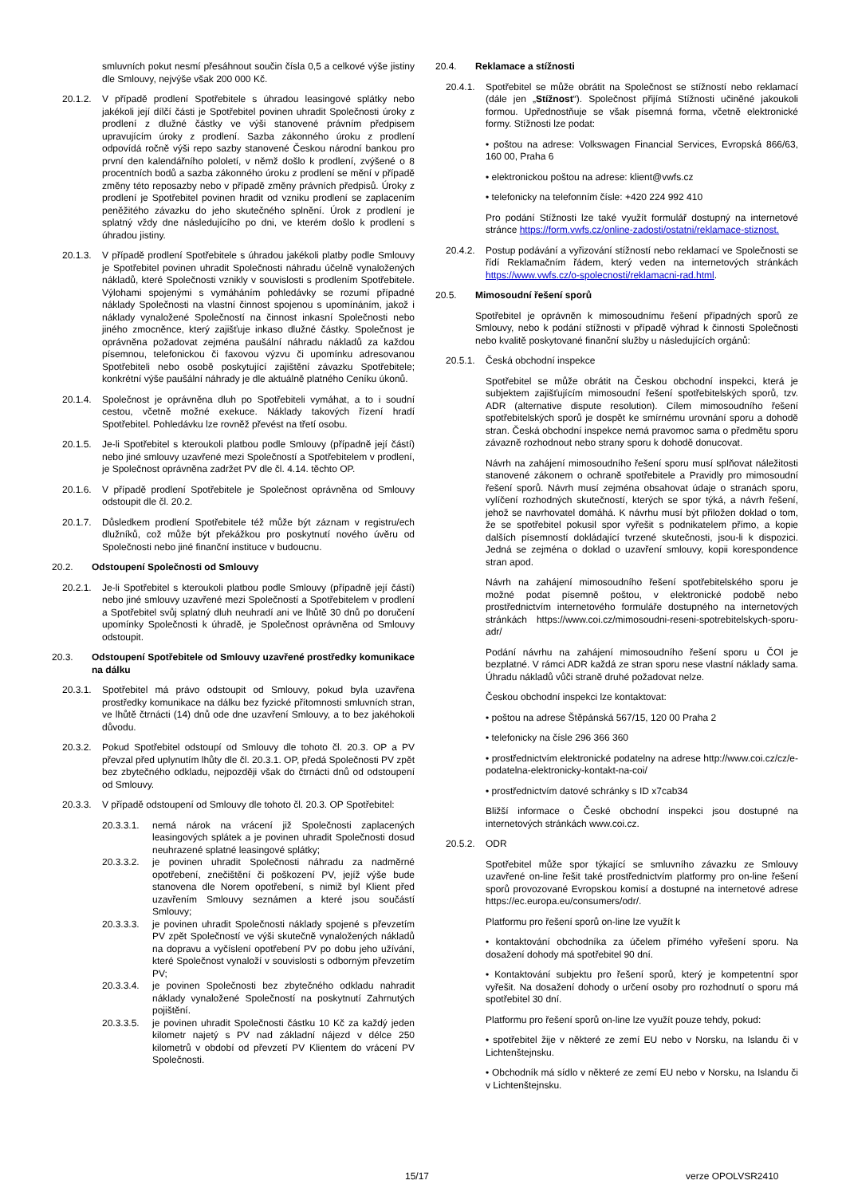smluvních pokut nesmí přesáhnout součin čísla 0,5 a celkové výše jistiny dle Smlouvy, nejvýše však 200 000 Kč.
20.1.2. V případě prodlení Spotřebitele s úhradou leasingové splátky nebo jakékoli její dílčí části je Spotřebitel povinen uhradit Společnosti úroky z prodlení z dlužné částky ve výši stanovené právním předpisem upravujícím úroky z prodlení. Sazba zákonného úroku z prodlení odpovídá ročně výši repo sazby stanovené Českou národní bankou pro první den kalendářního pololetí, v němž došlo k prodlení, zvýšené o 8 procentních bodů a sazba zákonného úroku z prodlení se mění v případě změny této reposazby nebo v případě změny právních předpisů. Úroky z prodlení je Spotřebitel povinen hradit od vzniku prodlení se zaplacením peněžitého závazku do jeho skutečného splnění. Úrok z prodlení je splatný vždy dne následujícího po dni, ve kterém došlo k prodlení s úhradou jistiny.
20.1.3. V případě prodlení Spotřebitele s úhradou jakékoli platby podle Smlouvy je Spotřebitel povinen uhradit Společnosti náhradu účelně vynaložených nákladů, které Společnosti vznikly v souvislosti s prodlením Spotřebitele. Výlohami spojenými s vymáháním pohledávky se rozumí případné náklady Společnosti na vlastní činnost spojenou s upomínáním, jakož i náklady vynaložené Společností na činnost inkasní Společnosti nebo jiného zmocněnce, který zajišťuje inkaso dlužné částky. Společnost je oprávněna požadovat zejména paušální náhradu nákladů za každou písemnou, telefonickou či faxovou výzvu či upomínku adresovanou Spotřebiteli nebo osobě poskytující zajištění závazku Spotřebitele; konkrétní výše paušální náhrady je dle aktuálně platného Ceníku úkonů.
20.1.4. Společnost je oprávněna dluh po Spotřebiteli vymáhat, a to i soudní cestou, včetně možné exekuce. Náklady takových řízení hradí Spotřebitel. Pohledávku lze rovněž převést na třetí osobu.
20.1.5. Je-li Spotřebitel s kteroukoli platbou podle Smlouvy (případně její částí) nebo jiné smlouvy uzavřené mezi Společností a Spotřebitelem v prodlení, je Společnost oprávněna zadržet PV dle čl. 4.14. těchto OP.
20.1.6. V případě prodlení Spotřebitele je Společnost oprávněna od Smlouvy odstoupit dle čl. 20.2.
20.1.7. Důsledkem prodlení Spotřebitele též může být záznam v registru/ech dlužníků, což může být překážkou pro poskytnutí nového úvěru od Společnosti nebo jiné finanční instituce v budoucnu.
20.2. Odstoupení Společnosti od Smlouvy
20.2.1. Je-li Spotřebitel s kteroukoli platbou podle Smlouvy (případně její částí) nebo jiné smlouvy uzavřené mezi Společností a Spotřebitelem v prodlení a Spotřebitel svůj splatný dluh neuhradí ani ve lhůtě 30 dnů po doručení upomínky Společnosti k úhradě, je Společnost oprávněna od Smlouvy odstoupit.
20.3. Odstoupení Spotřebitele od Smlouvy uzavřené prostředky komunikace na dálku
20.3.1. Spotřebitel má právo odstoupit od Smlouvy, pokud byla uzavřena prostředky komunikace na dálku bez fyzické přítomnosti smluvních stran, ve lhůtě čtrnácti (14) dnů ode dne uzavření Smlouvy, a to bez jakéhokoli důvodu.
20.3.2. Pokud Spotřebitel odstoupí od Smlouvy dle tohoto čl. 20.3. OP a PV převzal před uplynutím lhůty dle čl. 20.3.1. OP, předá Společnosti PV zpět bez zbytečného odkladu, nejpozději však do čtrnácti dnů od odstoupení od Smlouvy.
20.3.3. V případě odstoupení od Smlouvy dle tohoto čl. 20.3. OP Spotřebitel:
20.3.3.1. nemá nárok na vrácení již Společnosti zaplacených leasingových splátek a je povinen uhradit Společnosti dosud neuhrazené splatné leasingové splátky;
20.3.3.2. je povinen uhradit Společnosti náhradu za nadměrné opotřebení, znečištění či poškození PV, jejíž výše bude stanovena dle Norem opotřebení, s nimiž byl Klient před uzavřením Smlouvy seznámen a které jsou součástí Smlouvy;
20.3.3.3. je povinen uhradit Společnosti náklady spojené s převzetím PV zpět Společností ve výši skutečně vynaložených nákladů na dopravu a vyčíslení opotřebení PV po dobu jeho užívání, které Společnost vynaloží v souvislosti s odborným převzetím PV;
20.3.3.4. je povinen Společnosti bez zbytečného odkladu nahradit náklady vynaložené Společností na poskytnutí Zahrnutých pojištění.
20.3.3.5. je povinen uhradit Společnosti částku 10 Kč za každý jeden kilometr najetý s PV nad základní nájezd v délce 250 kilometrů v období od převzetí PV Klientem do vrácení PV Společnosti.
20.4. Reklamace a stížnosti
20.4.1. Spotřebitel se může obrátit na Společnost se stížností nebo reklamací (dále jen „Stížnost“). Společnost přijímá Stížnosti učiněné jakoukoli formou. Upřednostňuje se však písemná forma, včetně elektronické formy. Stížnosti lze podat:
• poštou na adrese: Volkswagen Financial Services, Evropská 866/63, 160 00, Praha 6
• elektronickou poštou na adrese: klient@vwfs.cz
• telefonicky na telefonním čísle: +420 224 992 410
Pro podání Stížnosti lze také využít formulář dostupný na internetové stránce https://form.vwfs.cz/online-zadosti/ostatni/reklamace-stiznost.
20.4.2. Postup podávání a vyřizování stížností nebo reklamací ve Společnosti se řídí Reklamačním řádem, který veden na internetových stránkách https://www.vwfs.cz/o-spolecnosti/reklamacni-rad.html.
20.5. Mimosoudní řešení sporů
Spotřebitel je oprávněn k mimosoudnímu řešení případných sporů ze Smlouvy, nebo k podání stížnosti v případě výhrad k činnosti Společnosti nebo kvalitě poskytované finanční služby u následujících orgánů:
20.5.1. Česká obchodní inspekce
Spotřebitel se může obrátit na Českou obchodní inspekci, která je subjektem zajišťujícím mimosoudní řešení spotřebitelských sporů, tzv. ADR (alternative dispute resolution). Cílem mimosoudního řešení spotřebitelských sporů je dospět ke smírnému urovnání sporu a dohodě stran. Česká obchodní inspekce nemá pravomoc sama o předmětu sporu závazně rozhodnout nebo strany sporu k dohodě donucovat.
Návrh na zahájení mimosoudního řešení sporu musí splňovat náležitosti stanovené zákonem o ochraně spotřebitele a Pravidly pro mimosoudní řešení sporů. Návrh musí zejména obsahovat údaje o stranách sporu, vylíčení rozhodných skutečností, kterých se spor týká, a návrh řešení, jehož se navrhovatel domáhá. K návrhu musí být přiložen doklad o tom, že se spotřebitel pokusil spor vyřešit s podnikatelem přímo, a kopie dalších písemností dokládající tvrzené skutečnosti, jsou-li k dispozici. Jedná se zejména o doklad o uzavření smlouvy, kopii korespondence stran apod.
Návrh na zahájení mimosoudního řešení spotřebitelského sporu je možné podat písemně poštou, v elektronické podobě nebo prostřednictvím internetového formuláře dostupného na internetových stránkách https://www.coi.cz/mimosoudni-reseni-spotrebitelskych-sporu-adr/
Podání návrhu na zahájení mimosoudního řešení sporu u ČOI je bezplatné. V rámci ADR každá ze stran sporu nese vlastní náklady sama. Úhradu nákladů vůči straně druhé požadovat nelze.
Českou obchodní inspekci lze kontaktovat:
• poštou na adrese Štěpánská 567/15, 120 00 Praha 2
• telefonicky na čísle 296 366 360
• prostřednictvím elektronické podatelny na adrese http://www.coi.cz/cz/e-podatelna-elektronicky-kontakt-na-coi/
• prostřednictvím datové schránky s ID x7cab34
Bližší informace o České obchodní inspekci jsou dostupné na internetových stránkách www.coi.cz.
20.5.2. ODR
Spotřebitel může spor týkající se smluvního závazku ze Smlouvy uzavřené on-line řešit také prostřednictvím platformy pro on-line řešení sporů provozované Evropskou komisí a dostupné na internetové adrese https://ec.europa.eu/consumers/odr/.
Platformu pro řešení sporů on-line lze využít k
• kontaktování obchodníka za účelem přímého vyřešení sporu. Na dosažení dohody má spotřebitel 90 dní.
• Kontaktování subjektu pro řešení sporů, který je kompetentní spor vyřešit. Na dosažení dohody o určení osoby pro rozhodnutí o sporu má spotřebitel 30 dní.
Platformu pro řešení sporů on-line lze využít pouze tehdy, pokud:
• spotřebitel žije v některé ze zemí EU nebo v Norsku, na Islandu či v Lichtenštejnsku.
• Obchodník má sídlo v některé ze zemí EU nebo v Norsku, na Islandu či v Lichtenštejnsku.
15/17 verze OPOLVSR2410